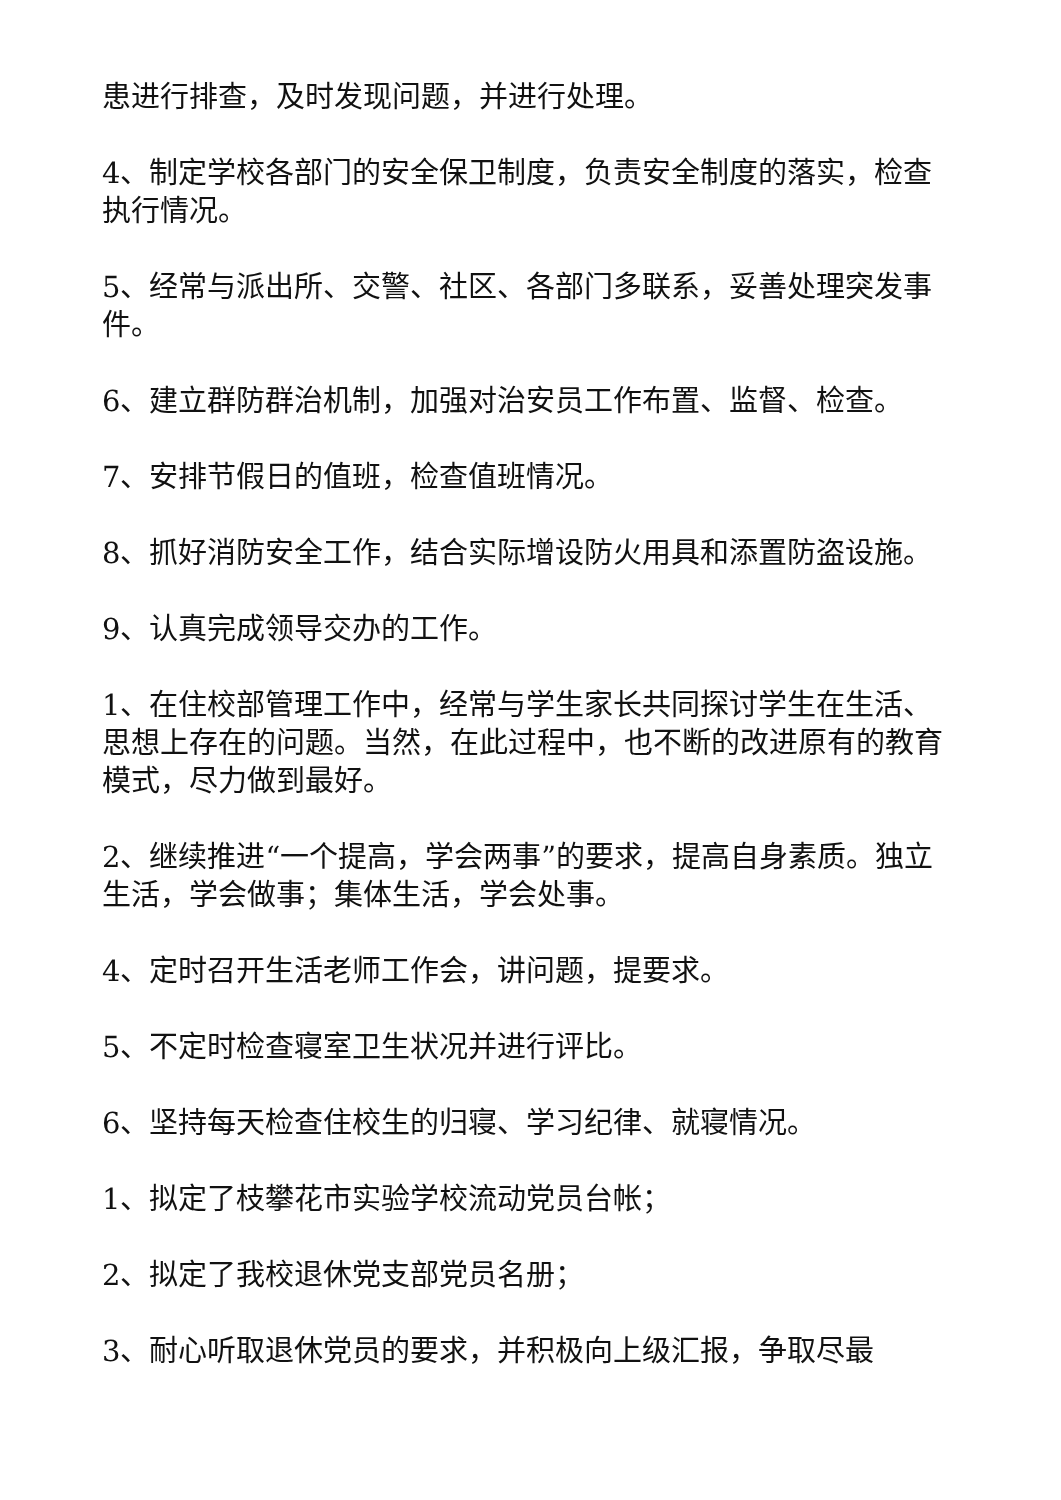患进行排查，及时发现问题，并进行处理。
4、制定学校各部门的安全保卫制度，负责安全制度的落实，检查执行情况。
5、经常与派出所、交警、社区、各部门多联系，妥善处理突发事件。
6、建立群防群治机制，加强对治安员工作布置、监督、检查。
7、安排节假日的值班，检查值班情况。
8、抓好消防安全工作，结合实际增设防火用具和添置防盗设施。
9、认真完成领导交办的工作。
1、在住校部管理工作中，经常与学生家长共同探讨学生在生活、思想上存在的问题。当然，在此过程中，也不断的改进原有的教育模式，尽力做到最好。
2、继续推进“一个提高，学会两事”的要求，提高自身素质。独立生活，学会做事；集体生活，学会处事。
4、定时召开生活老师工作会，讲问题，提要求。
5、不定时检查寝室卫生状况并进行评比。
6、坚持每天检查住校生的归寝、学习纪律、就寝情况。
1、拟定了枝攀花市实验学校流动党员台帐；
2、拟定了我校退休党支部党员名册；
3、耐心听取退休党员的要求，并积极向上级汇报，争取尽最